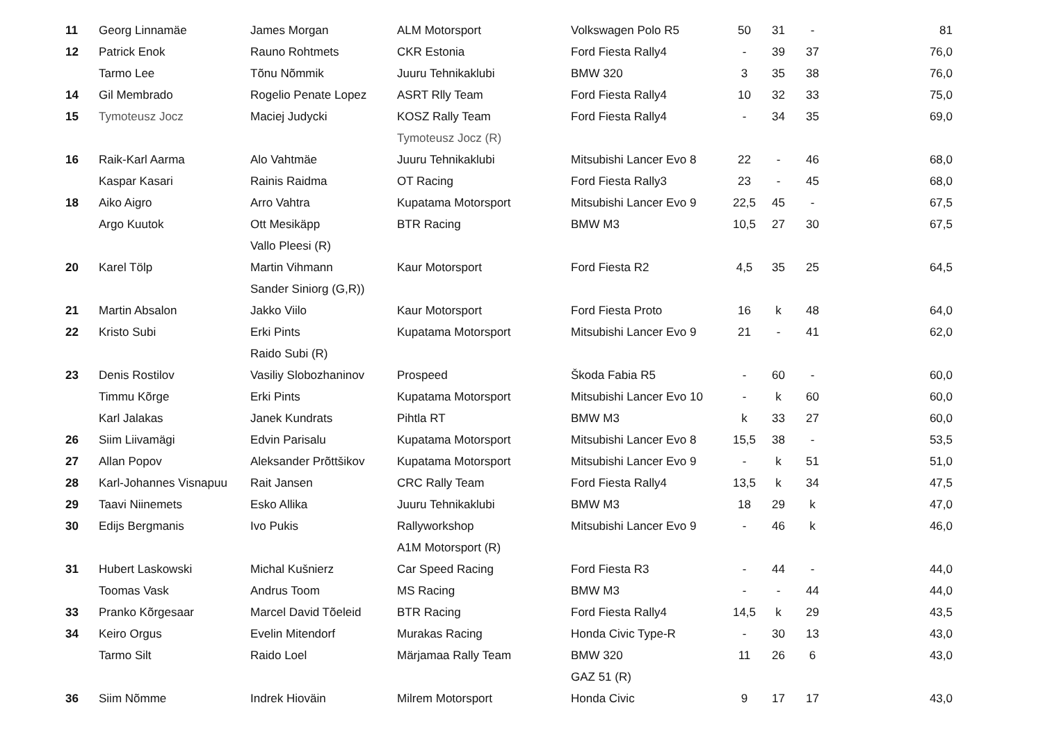| 11 | Georg Linnamäe | James Morgan | ALM Motorsport | Volkswagen Polo R5 | 50 | 31 | - | 81 |
| 12 | Patrick Enok | Rauno Rohtmets | CKR Estonia | Ford Fiesta Rally4 | - | 39 | 37 | 76,0 |
| | Tarmo Lee | Tõnu Nõmmik | Juuru Tehnikaklubi | BMW 320 | 3 | 35 | 38 | 76,0 |
| 14 | Gil Membrado | Rogelio Penate Lopez | ASRT Rlly Team | Ford Fiesta Rally4 | 10 | 32 | 33 | 75,0 |
| 15 | Tymoteusz Jocz | Maciej Judycki | KOSZ Rally Team | Ford Fiesta Rally4 | - | 34 | 35 | 69,0 |
| | | | Tymoteusz Jocz (R) | | | | | |
| 16 | Raik-Karl Aarma | Alo Vahtmäe | Juuru Tehnikaklubi | Mitsubishi Lancer Evo 8 | 22 | - | 46 | 68,0 |
| | Kaspar Kasari | Rainis Raidma | OT Racing | Ford Fiesta Rally3 | 23 | - | 45 | 68,0 |
| 18 | Aiko Aigro | Arro Vahtra | Kupatama Motorsport | Mitsubishi Lancer Evo 9 | 22,5 | 45 | - | 67,5 |
| | Argo Kuutok | Ott Mesikäpp | BTR Racing | BMW M3 | 10,5 | 27 | 30 | 67,5 |
| | | Vallo Pleesi (R) | | | | | | |
| 20 | Karel Tölp | Martin Vihmann | Kaur Motorsport | Ford Fiesta R2 | 4,5 | 35 | 25 | 64,5 |
| | | Sander Siniorg (G,R)) | | | | | | |
| 21 | Martin Absalon | Jakko Viilo | Kaur Motorsport | Ford Fiesta Proto | 16 | k | 48 | 64,0 |
| 22 | Kristo Subi | Erki Pints | Kupatama Motorsport | Mitsubishi Lancer Evo 9 | 21 | - | 41 | 62,0 |
| | | Raido Subi (R) | | | | | | |
| 23 | Denis Rostilov | Vasiliy Slobozhaninov | Prospeed | Škoda Fabia R5 | - | 60 | - | 60,0 |
| | Timmu Kõrge | Erki Pints | Kupatama Motorsport | Mitsubishi Lancer Evo 10 | - | k | 60 | 60,0 |
| | Karl Jalakas | Janek Kundrats | Pihtla RT | BMW M3 | k | 33 | 27 | 60,0 |
| 26 | Siim Liivamägi | Edvin Parisalu | Kupatama Motorsport | Mitsubishi Lancer Evo 8 | 15,5 | 38 | - | 53,5 |
| 27 | Allan Popov | Aleksander Prõttšikov | Kupatama Motorsport | Mitsubishi Lancer Evo 9 | - | k | 51 | 51,0 |
| 28 | Karl-Johannes Visnapuu | Rait Jansen | CRC Rally Team | Ford Fiesta Rally4 | 13,5 | k | 34 | 47,5 |
| 29 | Taavi Niinemets | Esko Allika | Juuru Tehnikaklubi | BMW M3 | 18 | 29 | k | 47,0 |
| 30 | Edijs Bergmanis | Ivo Pukis | Rallyworkshop | Mitsubishi Lancer Evo 9 | - | 46 | k | 46,0 |
| | | | A1M Motorsport (R) | | | | | |
| 31 | Hubert Laskowski | Michal Kušnierz | Car Speed Racing | Ford Fiesta R3 | - | 44 | - | 44,0 |
| | Toomas Vask | Andrus Toom | MS Racing | BMW M3 | - | - | 44 | 44,0 |
| 33 | Pranko Kõrgesaar | Marcel David Tõeleid | BTR Racing | Ford Fiesta Rally4 | 14,5 | k | 29 | 43,5 |
| 34 | Keiro Orgus | Evelin Mitendorf | Murakas Racing | Honda Civic Type-R | - | 30 | 13 | 43,0 |
| | Tarmo Silt | Raido Loel | Märjamaa Rally Team | BMW 320 | 11 | 26 | 6 | 43,0 |
| | | | | GAZ 51 (R) | | | | |
| 36 | Siim Nõmme | Indrek Hioväin | Milrem Motorsport | Honda Civic | 9 | 17 | 17 | 43,0 |